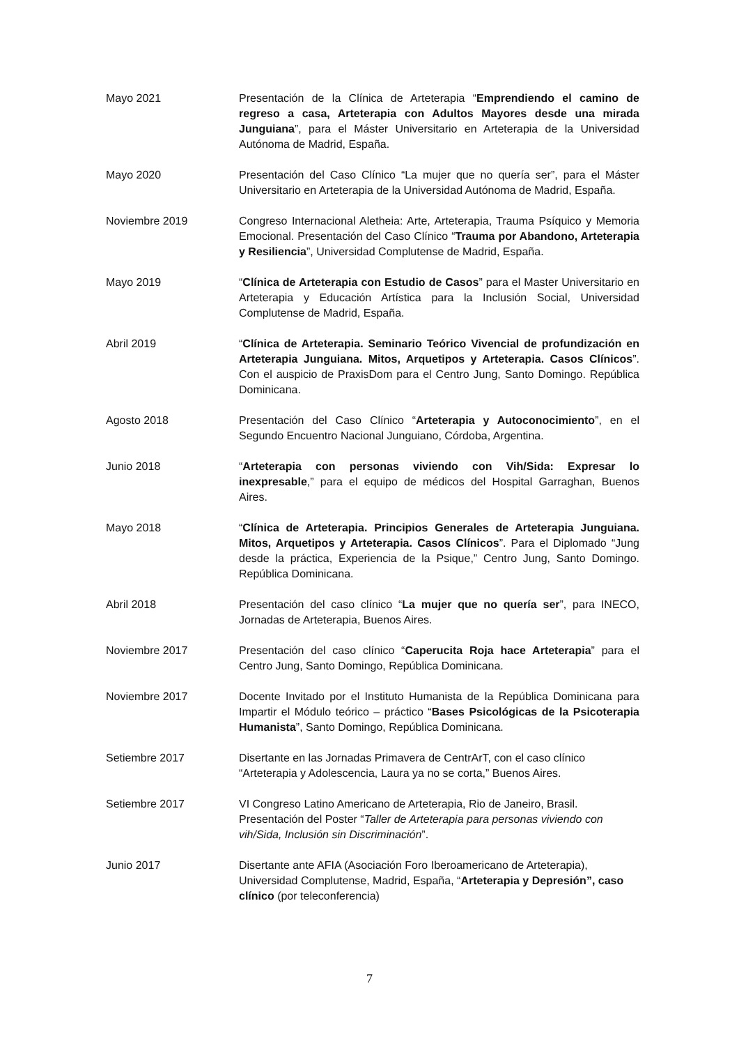Mayo 2021 Presentación de la Clínica de Arteterapia “Emprendiendo el camino de regreso a casa, Arteterapia con Adultos Mayores desde una mirada Junguiana”, para el Máster Universitario en Arteterapia de la Universidad Autónoma de Madrid, España.
Mayo 2020 Presentación del Caso Clínico “La mujer que no quería ser”, para el Máster Universitario en Arteterapia de la Universidad Autónoma de Madrid, España.
Noviembre 2019 Congreso Internacional Aletheia: Arte, Arteterapia, Trauma Psíquico y Memoria Emocional. Presentación del Caso Clínico “Trauma por Abandono, Arteterapia y Resiliencia”, Universidad Complutense de Madrid, España.
Mayo 2019 “Clínica de Arteterapia con Estudio de Casos” para el Master Universitario en Arteterapia y Educación Artística para la Inclusión Social, Universidad Complutense de Madrid, España.
Abril 2019 “Clínica de Arteterapia. Seminario Teórico Vivencial de profundización en Arteterapia Junguiana. Mitos, Arquetipos y Arteterapia. Casos Clínicos”. Con el auspicio de PraxisDom para el Centro Jung, Santo Domingo. República Dominicana.
Agosto 2018 Presentación del Caso Clínico “Arteterapia y Autoconocimiento”, en el Segundo Encuentro Nacional Junguiano, Córdoba, Argentina.
Junio 2018 “Arteterapia con personas viviendo con Vih/Sida: Expresar lo inexpresable,” para el equipo de médicos del Hospital Garraghan, Buenos Aires.
Mayo 2018 “Clínica de Arteterapia. Principios Generales de Arteterapia Junguiana. Mitos, Arquetipos y Arteterapia. Casos Clínicos”. Para el Diplomado “Jung desde la práctica, Experiencia de la Psique,” Centro Jung, Santo Domingo. República Dominicana.
Abril 2018 Presentación del caso clínico “La mujer que no quería ser”, para INECO, Jornadas de Arteterapia, Buenos Aires.
Noviembre 2017 Presentación del caso clínico “Caperucita Roja hace Arteterapia” para el Centro Jung, Santo Domingo, República Dominicana.
Noviembre 2017 Docente Invitado por el Instituto Humanista de la República Dominicana para Impartir el Módulo teórico – práctico “Bases Psicológicas de la Psicoterapia Humanista”, Santo Domingo, República Dominicana.
Setiembre 2017 Disertante en las Jornadas Primavera de CentrArT, con el caso clínico “Arteterapia y Adolescencia, Laura ya no se corta,” Buenos Aires.
Setiembre 2017 VI Congreso Latino Americano de Arteterapia, Rio de Janeiro, Brasil.
Presentación del Poster “Taller de Arteterapia para personas viviendo con vih/Sida, Inclusión sin Discriminación”.
Junio 2017 Disertante ante AFIA (Asociación Foro Iberoamericano de Arteterapia), Universidad Complutense, Madrid, España, “Arteterapia y Depresión”, caso clínico (por teleconferencia)
7